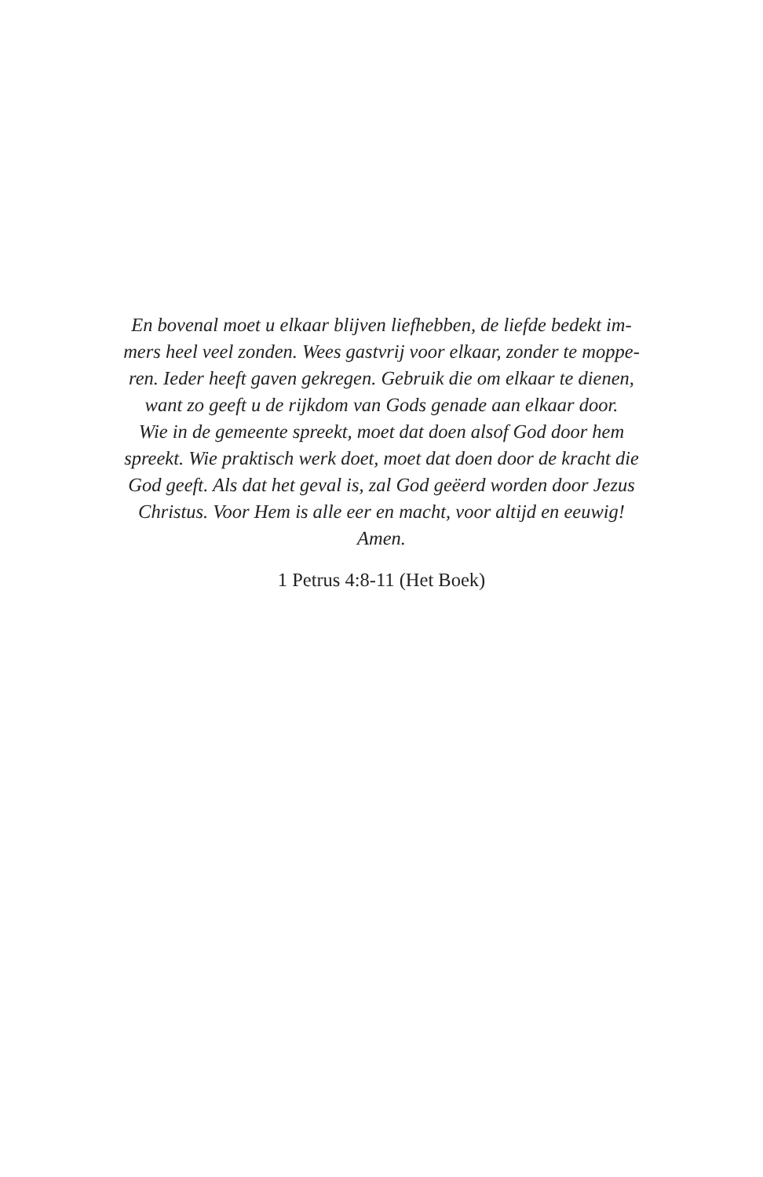En bovenal moet u elkaar blijven liefhebben, de liefde bedekt im-
mers heel veel zonden. Wees gastvrij voor elkaar, zonder te moppe-
ren. Ieder heeft gaven gekregen. Gebruik die om elkaar te dienen,
want zo geeft u de rijkdom van Gods genade aan elkaar door.
Wie in de gemeente spreekt, moet dat doen alsof God door hem
spreekt. Wie praktisch werk doet, moet dat doen door de kracht die
God geeft. Als dat het geval is, zal God geëerd worden door Jezus
Christus. Voor Hem is alle eer en macht, voor altijd en eeuwig!
Amen.
1 Petrus 4:8-11 (Het Boek)